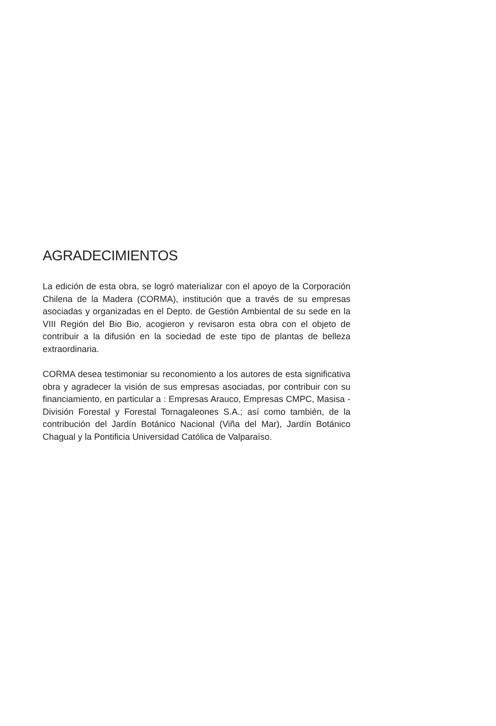AGRADECIMIENTOS
La edición de esta obra, se logró materializar con el apoyo de la Corporación Chilena de la Madera (CORMA), institución que a través de su empresas asociadas y organizadas en el Depto. de Gestión Ambiental de su sede en la VIII Región del Bio Bio, acogieron y revisaron esta obra con el objeto de contribuir a la difusión en la sociedad de este tipo de plantas de belleza extraordinaria.
CORMA desea testimoniar su reconomiento a los autores de esta significativa obra y agradecer la visión de sus empresas asociadas, por contribuir con su financiamiento, en particular a : Empresas Arauco, Empresas CMPC, Masisa - División Forestal y Forestal Tornagaleones S.A.; así como también, de la contribución del Jardín Botánico Nacional (Viña del Mar), Jardín Botánico Chagual y la Pontificia Universidad Católica de Valparaíso.